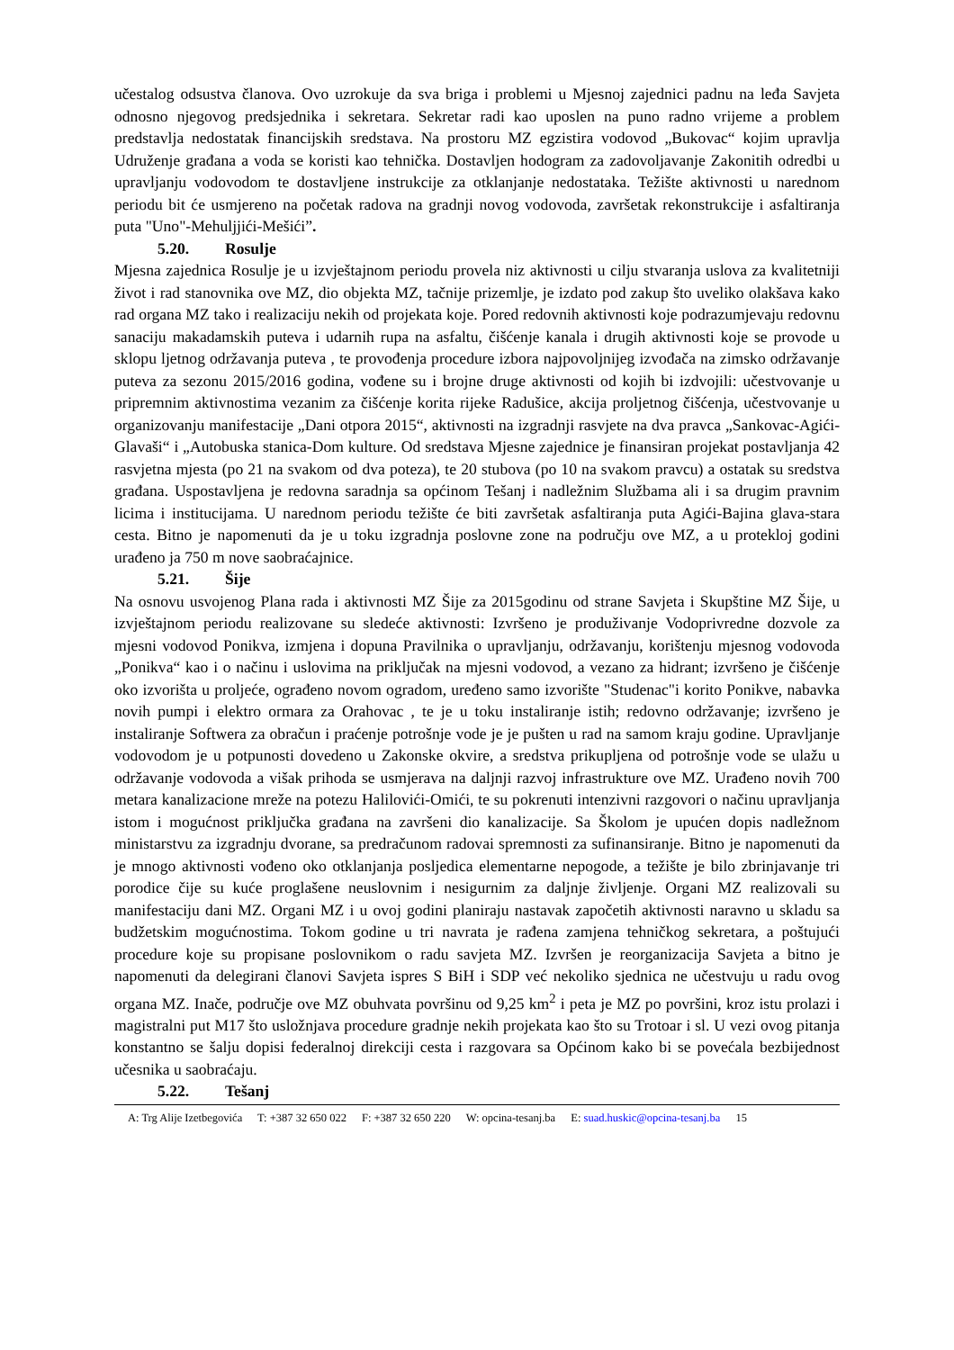učestalog odsustva članova. Ovo uzrokuje da sva briga i problemi u Mjesnoj zajednici padnu na leđa Savjeta odnosno njegovog predsjednika i sekretara. Sekretar radi kao uposlen na puno radno vrijeme a problem predstavlja nedostatak financijskih sredstava. Na prostoru MZ egzistira vodovod „Bukovac“ kojim upravlja Udruženje građana a voda se koristi kao tehnička. Dostavljen hodogram za zadovoljavanje Zakonitih odredbi u upravljanju vodovodom te dostavljene instrukcije za otklanjanje nedostataka. Težište aktivnosti u narednom periodu bit će usmjereno na početak radova na gradnji novog vodovoda, završetak rekonstrukcije i asfaltiranja puta "Uno"-Mehuljjići-Mešići”.
5.20. Rosulje
Mjesna zajednica Rosulje je u izvještajnom periodu provela niz aktivnosti u cilju stvaranja uslova za kvalitetniji život i rad stanovnika ove MZ, dio objekta MZ, tačnije prizemlje, je izdato pod zakup što uveliko olakšava kako rad organa MZ tako i realizaciju nekih od projekata koje. Pored redovnih aktivnosti koje podrazumjevaju redovnu sanaciju makadamskih puteva i udarnih rupa na asfaltu, čišćenje kanala i drugih aktivnosti koje se provode u sklopu ljetnog održavanja puteva , te provođenja procedure izbora najpovoljnijeg izvođača na zimsko održavanje puteva za sezonu 2015/2016 godina, vođene su i brojne druge aktivnosti od kojih bi izdvojili: učestvovanje u pripremnim aktivnostima vezanim za čišćenje korita rijeke Radušice, akcija proljetnog čišćenja, učestvovanje u organizovanju manifestacije „Dani otpora 2015“, aktivnosti na izgradnji rasvjete na dva pravca „Sankovac-Agići-Glavaši“ i „Autobuska stanica-Dom kulture. Od sredstava Mjesne zajednice je finansiran projekat postavljanja 42 rasvjetna mjesta (po 21 na svakom od dva poteza), te 20 stubova (po 10 na svakom pravcu) a ostatak su sredstva građana. Uspostavljena je redovna saradnja sa općinom Tešanj i nadležnim Službama ali i sa drugim pravnim licima i institucijama. U narednom periodu težište će biti završetak asfaltiranja puta Agići-Bajina glava-stara cesta. Bitno je napomenuti da je u toku izgradnja poslovne zone na području ove MZ, a u proteklоj godini urađeno ja 750 m nove saobraćajnice.
5.21. Šije
Na osnovu usvojenog Plana rada i aktivnosti MZ Šije za 2015godinu od strane Savjeta i Skupštine MZ Šije, u izvještajnom periodu realizovane su sledeće aktivnosti: Izvršeno je produživanje Vodoprivredne dozvole za mjesni vodovod Ponikva, izmjena i dopuna Pravilnika o upravljanju, održavanju, korištenju mjesnog vodovoda „Ponikva“ kao i o načinu i uslovima na priključak na mjesni vodovod, a vezano za hidrant; izvršeno je čišćenje oko izvorišta u proljeće, ograđeno novom ogradom, uređeno samo izvorište "Studenac"i korito Ponikve, nabavka novih pumpi i elektro ormara za Orahovac , te je u toku instaliranje istih; redovno održavanje; izvršeno je instaliranje Softwera za obračun i praćenje potrošnje vode je je pušten u rad na samom kraju godine. Upravljanje vodovodom je u potpunosti dovedeno u Zakonske okvire, a sredstva prikupljena od potrošnje vode se ulažu u održavanje vodovoda a višak prihoda se usmjerava na daljnji razvoj infrastrukture ove MZ. Urađeno novih 700 metara kanalizacione mreže na potezu Halilovići-Omići, te su pokrenuti intenzivni razgovori o načinu upravljanja istom i mogućnost priključka građana na završeni dio kanalizacije. Sa Školom je upućen dopis nadležnom ministarstvu za izgradnju dvorane, sa predračunom radovai spremnosti za sufinansiranje. Bitno je napomenuti da je mnogo aktivnosti vođeno oko otklanjanja posljedica elementarne nepogode, a težište je bilo zbrinjavanje tri porodice čije su kuće proglašene neuslovnim i nesigurnim za daljnje življenje. Organi MZ realizovali su manifestaciju dani MZ. Organi MZ i u ovoj godini planiraju nastavak započetih aktivnosti naravno u skladu sa budžetskim mogućnostima. Tokom godine u tri navrata je rađena zamjena tehničkog sekretara, a poštujući procedure koje su propisane poslovnikom o radu savjeta MZ. Izvršen je reorganizacija Savjeta a bitno je napomenuti da delegirani članovi Savjeta ispres S BiH i SDP već nekoliko sjednica ne učestvuju u radu ovog organa MZ. Inače, područje ove MZ obuhvata površinu od 9,25 km<sup>2</sup> i peta je MZ po površini, kroz istu prolazi i magistralni put M17 što usložnjava procedure gradnje nekih projekata kao što su Trotoar i sl. U vezi ovog pitanja konstantno se šalju dopisi federalnoj direkciji cesta i razgovara sa Općinom kako bi se povećala bezbijednost učesnika u saobraćaju.
5.22. Tešanj
A: Trg Alije Izetbegovića T: +387 32 650 022 F: +387 32 650 220 W: opcina-tesanj.ba E: suad.huskic@opcina-tesanj.ba 15